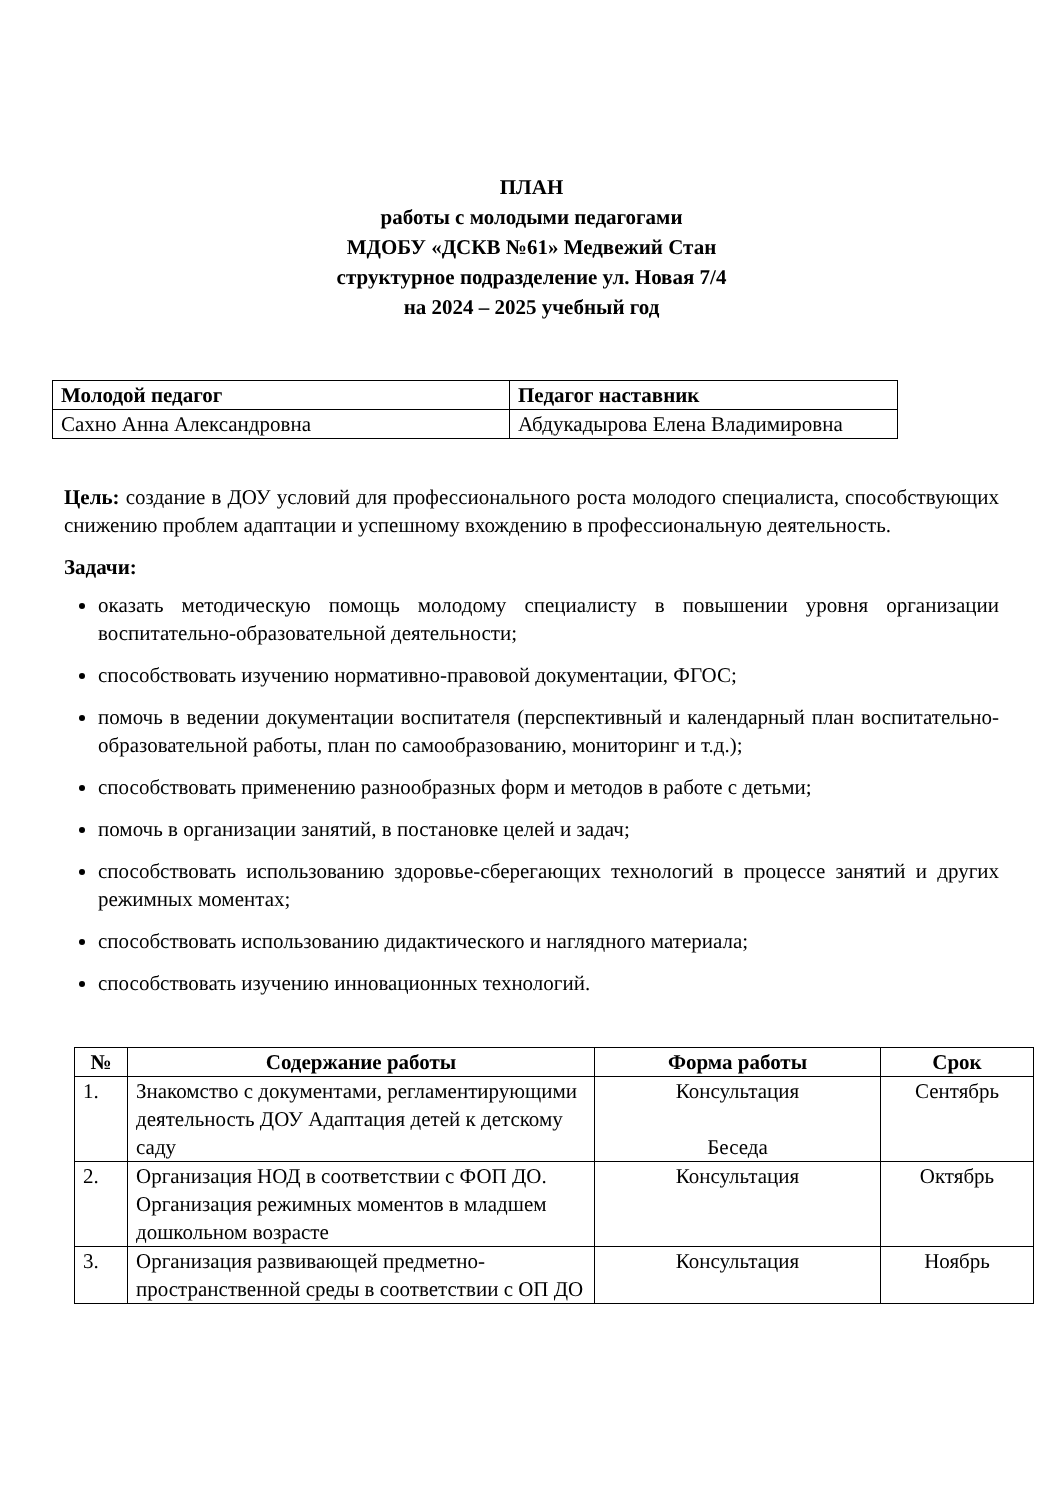ПЛАН
работы с молодыми педагогами
МДОБУ «ДСКВ №61» Медвежий Стан
структурное подразделение ул. Новая 7/4
на 2024 – 2025 учебный год
| Молодой педагог | Педагог наставник |
| --- | --- |
| Сахно Анна Александровна | Абдукадырова Елена Владимировна |
Цель: создание в ДОУ условий для профессионального роста молодого специалиста, способствующих снижению проблем адаптации и успешному вхождению в профессиональную деятельность.
Задачи:
оказать методическую помощь молодому специалисту в повышении уровня организации воспитательно-образовательной деятельности;
способствовать изучению нормативно-правовой документации, ФГОС;
помочь в ведении документации воспитателя (перспективный и календарный план воспитательно-образовательной работы, план по самообразованию, мониторинг и т.д.);
способствовать применению разнообразных форм и методов в работе с детьми;
помочь в организации занятий, в постановке целей и задач;
способствовать использованию здоровье-сберегающих технологий в процессе занятий и других режимных моментах;
способствовать использованию дидактического и наглядного материала;
способствовать изучению инновационных технологий.
| № | Содержание работы | Форма работы | Срок |
| --- | --- | --- | --- |
| 1. | Знакомство с документами, регламентирующими деятельность ДОУ Адаптация детей к детскому саду | Консультация Беседа | Сентябрь |
| 2. | Организация НОД в соответствии с ФОП ДО. Организация режимных моментов в младшем дошкольном возрасте | Консультация | Октябрь |
| 3. | Организация развивающей предметно-пространственной среды в соответствии с ОП ДО | Консультация | Ноябрь |